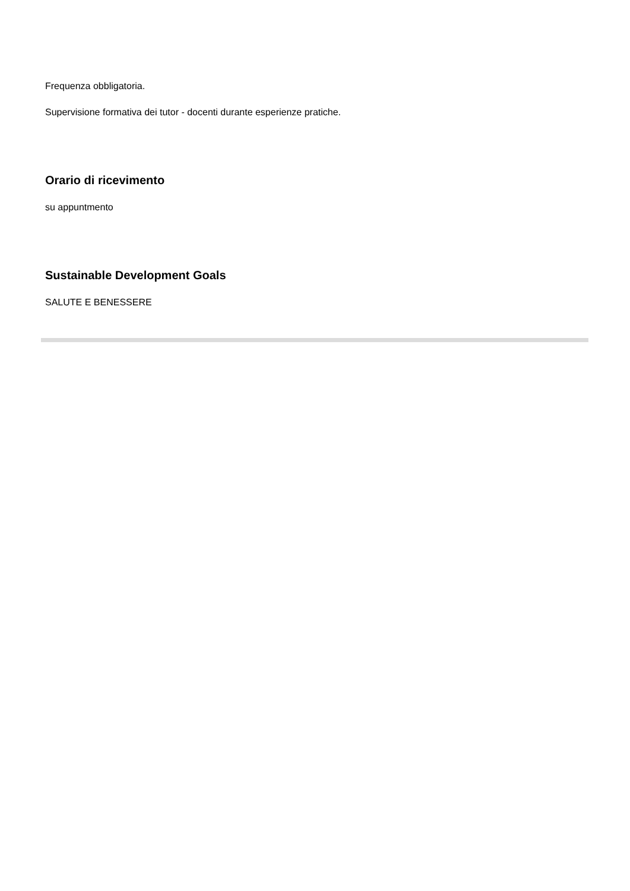Frequenza obbligatoria.
Supervisione formativa dei tutor - docenti durante esperienze pratiche.
Orario di ricevimento
su appuntmento
Sustainable Development Goals
SALUTE E BENESSERE